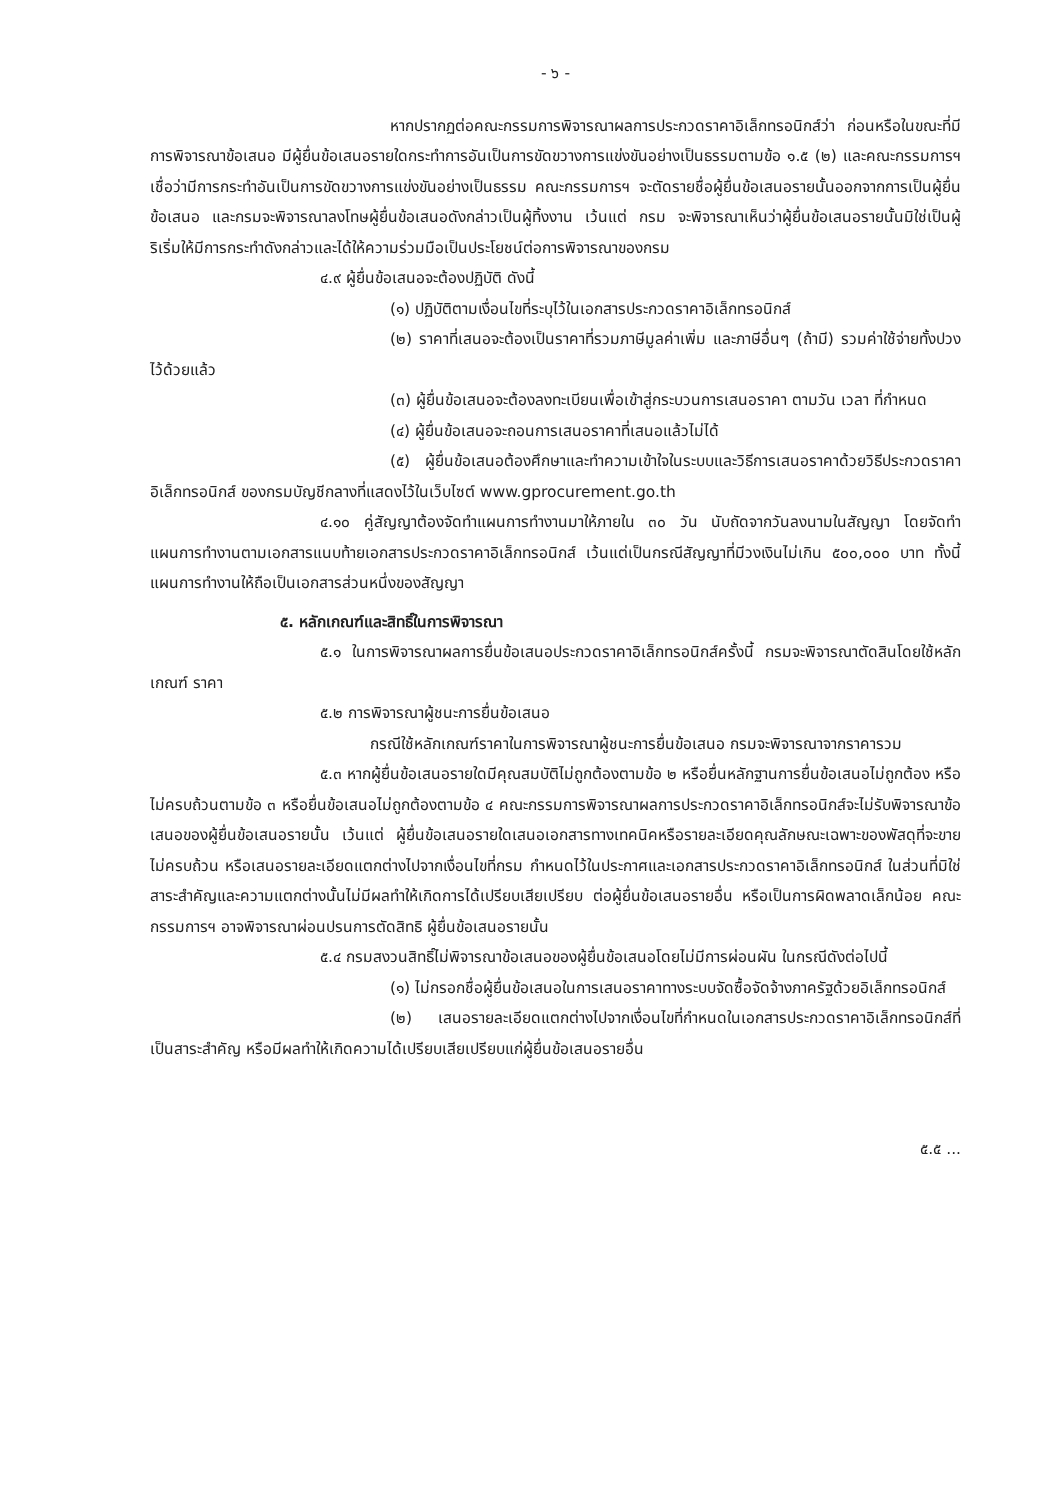- ๖ -
หากปรากฏต่อคณะกรรมการพิจารณาผลการประกวดราคาอิเล็กทรอนิกส์ว่า ก่อนหรือในขณะที่มีการพิจารณาข้อเสนอ มีผู้ยื่นข้อเสนอรายใดกระทำการอันเป็นการขัดขวางการแข่งขันอย่างเป็นธรรมตามข้อ ๑.๕ (๒) และคณะกรรมการฯ เชื่อว่ามีการกระทำอันเป็นการขัดขวางการแข่งขันอย่างเป็นธรรม คณะกรรมการฯ จะตัดรายชื่อผู้ยื่นข้อเสนอรายนั้นออกจากการเป็นผู้ยื่นข้อเสนอ และกรมจะพิจารณาลงโทษผู้ยื่นข้อเสนอดังกล่าวเป็นผู้ทิ้งงาน เว้นแต่ กรม จะพิจารณาเห็นว่าผู้ยื่นข้อเสนอรายนั้นมิใช่เป็นผู้ริเริ่มให้มีการกระทำดังกล่าวและได้ให้ความร่วมมือเป็นประโยชน์ต่อการพิจารณาของกรม
๔.๙ ผู้ยื่นข้อเสนอจะต้องปฏิบัติ ดังนี้
(๑) ปฏิบัติตามเงื่อนไขที่ระบุไว้ในเอกสารประกวดราคาอิเล็กทรอนิกส์
(๒) ราคาที่เสนอจะต้องเป็นราคาที่รวมภาษีมูลค่าเพิ่ม และภาษีอื่นๆ (ถ้ามี) รวมค่าใช้จ่ายทั้งปวงไว้ด้วยแล้ว
(๓) ผู้ยื่นข้อเสนอจะต้องลงทะเบียนเพื่อเข้าสู่กระบวนการเสนอราคา ตามวัน เวลา ที่กำหนด
(๔) ผู้ยื่นข้อเสนอจะถอนการเสนอราคาที่เสนอแล้วไม่ได้
(๕) ผู้ยื่นข้อเสนอต้องศึกษาและทำความเข้าใจในระบบและวิธีการเสนอราคาด้วยวิธีประกวดราคาอิเล็กทรอนิกส์ ของกรมบัญชีกลางที่แสดงไว้ในเว็บไซต์ www.gprocurement.go.th
๔.๑๐ คู่สัญญาต้องจัดทำแผนการทำงานมาให้ภายใน ๓๐ วัน นับถัดจากวันลงนามในสัญญา โดยจัดทำแผนการทำงานตามเอกสารแนบท้ายเอกสารประกวดราคาอิเล็กทรอนิกส์ เว้นแต่เป็นกรณีสัญญาที่มีวงเงินไม่เกิน ๕๐๐,๐๐๐ บาท ทั้งนี้แผนการทำงานให้ถือเป็นเอกสารส่วนหนึ่งของสัญญา
๕. หลักเกณฑ์และสิทธิ์ในการพิจารณา
๕.๑ ในการพิจารณาผลการยื่นข้อเสนอประกวดราคาอิเล็กทรอนิกส์ครั้งนี้ กรมจะพิจารณาตัดสินโดยใช้หลักเกณฑ์ ราคา
๕.๒ การพิจารณาผู้ชนะการยื่นข้อเสนอ
กรณีใช้หลักเกณฑ์ราคาในการพิจารณาผู้ชนะการยื่นข้อเสนอ กรมจะพิจารณาจากราคารวม
๕.๓ หากผู้ยื่นข้อเสนอรายใดมีคุณสมบัติไม่ถูกต้องตามข้อ ๒ หรือยื่นหลักฐานการยื่นข้อเสนอไม่ถูกต้อง หรือไม่ครบถ้วนตามข้อ ๓ หรือยื่นข้อเสนอไม่ถูกต้องตามข้อ ๔ คณะกรรมการพิจารณาผลการประกวดราคาอิเล็กทรอนิกส์จะไม่รับพิจารณาข้อเสนอของผู้ยื่นข้อเสนอรายนั้น เว้นแต่ ผู้ยื่นข้อเสนอรายใดเสนอเอกสารทางเทคนิคหรือรายละเอียดคุณลักษณะเฉพาะของพัสดุที่จะขายไม่ครบถ้วน หรือเสนอรายละเอียดแตกต่างไปจากเงื่อนไขที่กรม กำหนดไว้ในประกาศและเอกสารประกวดราคาอิเล็กทรอนิกส์ ในส่วนที่มิใช่สาระสำคัญและความแตกต่างนั้นไม่มีผลทำให้เกิดการได้เปรียบเสียเปรียบ ต่อผู้ยื่นข้อเสนอรายอื่น หรือเป็นการผิดพลาดเล็กน้อย คณะกรรมการฯ อาจพิจารณาผ่อนปรนการตัดสิทธิ ผู้ยื่นข้อเสนอรายนั้น
๕.๔ กรมสงวนสิทธิ์ไม่พิจารณาข้อเสนอของผู้ยื่นข้อเสนอโดยไม่มีการผ่อนผัน ในกรณีดังต่อไปนี้
(๑) ไม่กรอกชื่อผู้ยื่นข้อเสนอในการเสนอราคาทางระบบจัดซื้อจัดจ้างภาครัฐด้วยอิเล็กทรอนิกส์
(๒) เสนอรายละเอียดแตกต่างไปจากเงื่อนไขที่กำหนดในเอกสารประกวดราคาอิเล็กทรอนิกส์ที่เป็นสาระสำคัญ หรือมีผลทำให้เกิดความได้เปรียบเสียเปรียบแก่ผู้ยื่นข้อเสนอรายอื่น
๕.๕ ...